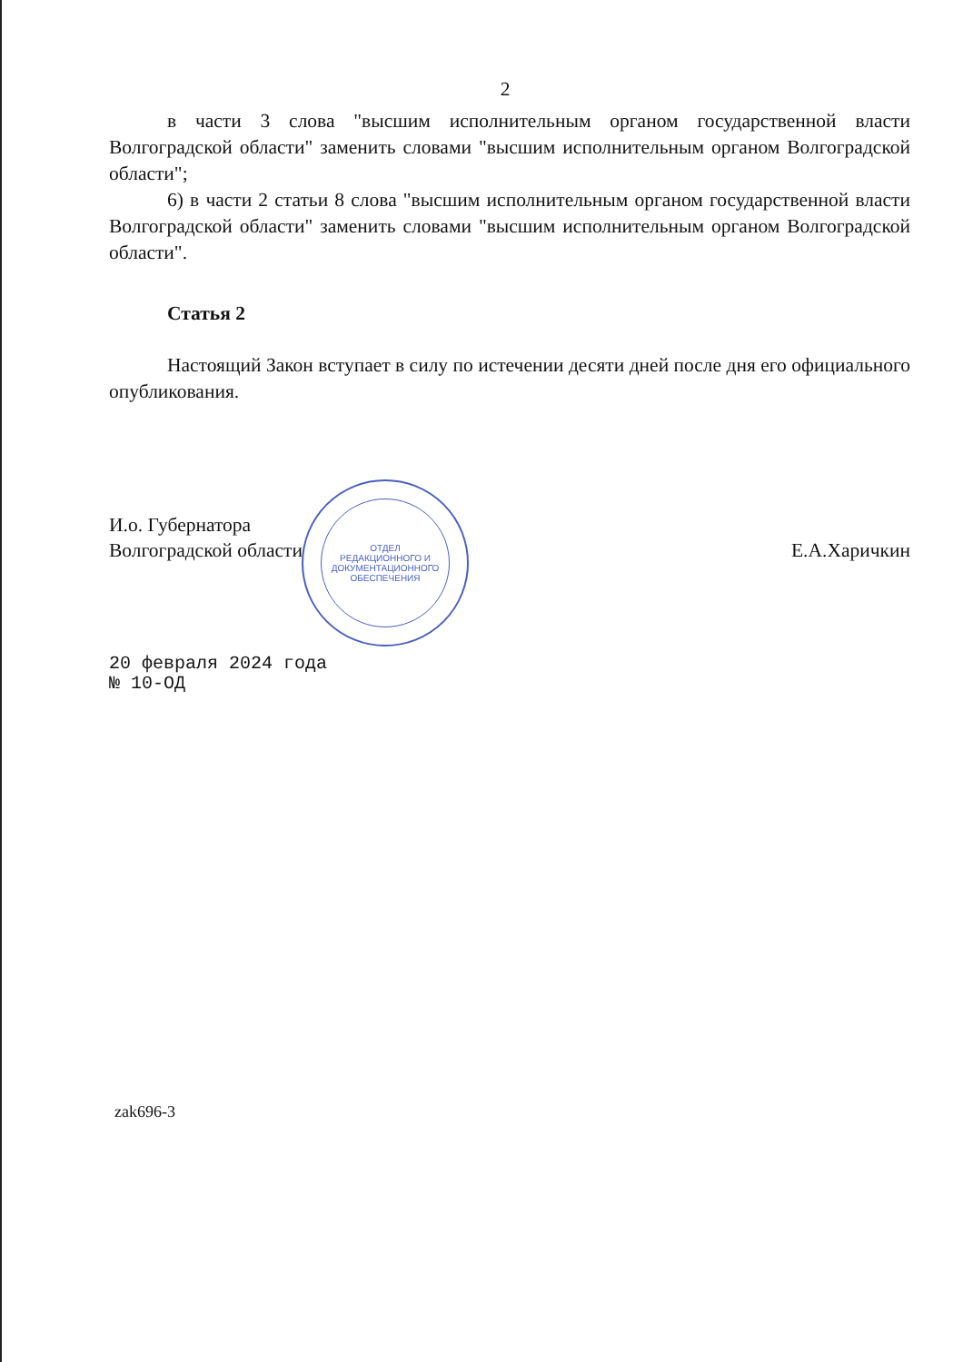2
в части 3 слова "высшим исполнительным органом государственной власти Волгоградской области" заменить словами "высшим исполнительным органом Волгоградской области";
6) в части 2 статьи 8 слова "высшим исполнительным органом государственной власти Волгоградской области" заменить словами "высшим исполнительным органом Волгоградской области".
Статья 2
Настоящий Закон вступает в силу по истечении десяти дней после дня его официального опубликования.
И.о. Губернатора
Волгоградской области
Е.А.Харичкин
20 февраля 2024 года
№ 10-ОД
zak696-3
ОТДЕЛ
РЕДАКЦИОННОГО И
ДОКУМЕНТАЦИОННОГО
ОБЕСПЕЧЕНИЯ